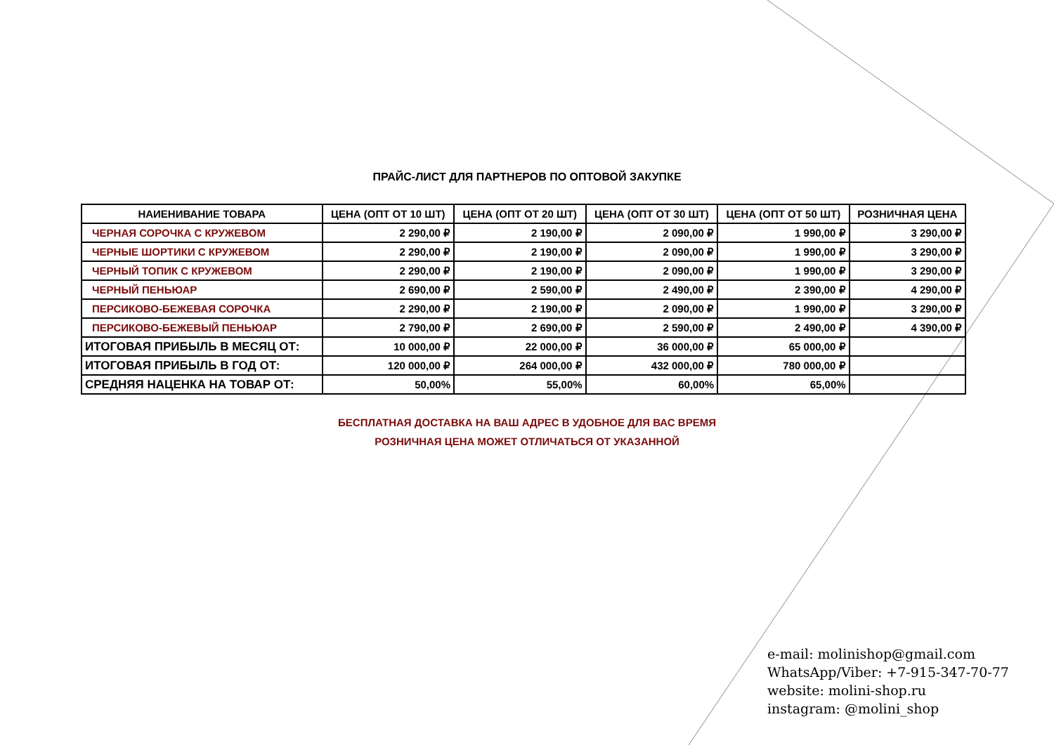ПРАЙС-ЛИСТ ДЛЯ ПАРТНЕРОВ ПО ОПТОВОЙ ЗАКУПКЕ
| НАИЕНИВАНИЕ ТОВАРА | ЦЕНА (ОПТ ОТ 10 ШТ) | ЦЕНА (ОПТ ОТ 20 ШТ) | ЦЕНА (ОПТ ОТ 30 ШТ) | ЦЕНА (ОПТ ОТ 50 ШТ) | РОЗНИЧНАЯ ЦЕНА |
| --- | --- | --- | --- | --- | --- |
| ЧЕРНАЯ СОРОЧКА С КРУЖЕВОМ | 2 290,00 ₽ | 2 190,00 ₽ | 2 090,00 ₽ | 1 990,00 ₽ | 3 290,00 ₽ |
| ЧЕРНЫЕ ШОРТИКИ С КРУЖЕВОМ | 2 290,00 ₽ | 2 190,00 ₽ | 2 090,00 ₽ | 1 990,00 ₽ | 3 290,00 ₽ |
| ЧЕРНЫЙ ТОПИК С КРУЖЕВОМ | 2 290,00 ₽ | 2 190,00 ₽ | 2 090,00 ₽ | 1 990,00 ₽ | 3 290,00 ₽ |
| ЧЕРНЫЙ ПЕНЬЮАР | 2 690,00 ₽ | 2 590,00 ₽ | 2 490,00 ₽ | 2 390,00 ₽ | 4 290,00 ₽ |
| ПЕРСИКОВО-БЕЖЕВАЯ СОРОЧКА | 2 290,00 ₽ | 2 190,00 ₽ | 2 090,00 ₽ | 1 990,00 ₽ | 3 290,00 ₽ |
| ПЕРСИКОВО-БЕЖЕВЫЙ ПЕНЬЮАР | 2 790,00 ₽ | 2 690,00 ₽ | 2 590,00 ₽ | 2 490,00 ₽ | 4 390,00 ₽ |
| ИТОГОВАЯ ПРИБЫЛЬ В МЕСЯЦ ОТ: | 10 000,00 ₽ | 22 000,00 ₽ | 36 000,00 ₽ | 65 000,00 ₽ | |
| ИТОГОВАЯ ПРИБЫЛЬ В ГОД ОТ: | 120 000,00 ₽ | 264 000,00 ₽ | 432 000,00 ₽ | 780 000,00 ₽ | |
| СРЕДНЯЯ НАЦЕНКА НА ТОВАР ОТ: | 50,00% | 55,00% | 60,00% | 65,00% | |
БЕСПЛАТНАЯ ДОСТАВКА НА ВАШ АДРЕС В УДОБНОЕ ДЛЯ ВАС ВРЕМЯ
РОЗНИЧНАЯ ЦЕНА МОЖЕТ ОТЛИЧАТЬСЯ ОТ УКАЗАННОЙ
e-mail: molinishop@gmail.com
WhatsApp/Viber: +7-915-347-70-77
website: molini-shop.ru
instagram: @molini_shop